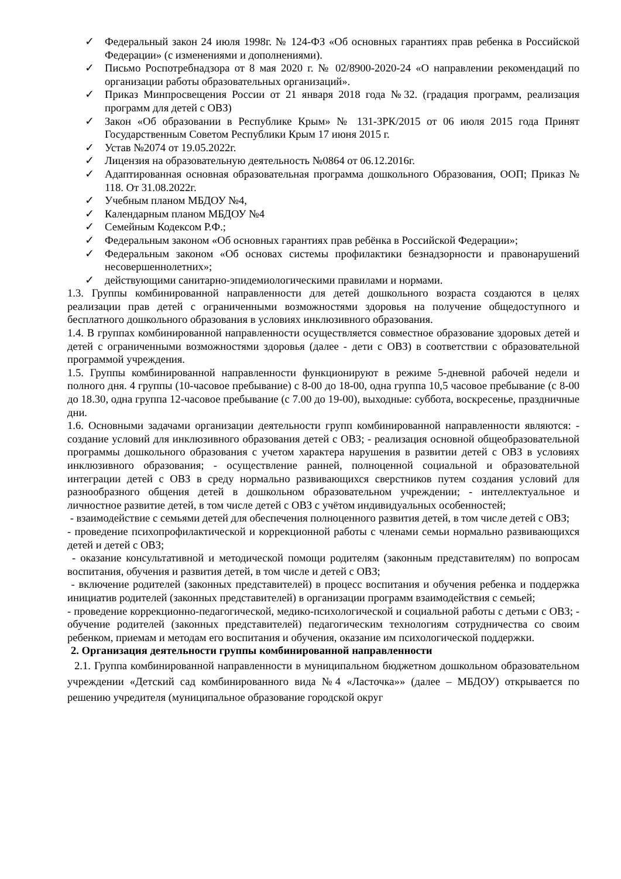✓ Федеральный закон 24 июля 1998г. № 124-ФЗ «Об основных гарантиях прав ребенка в Российской Федерации» (с изменениями и дополнениями).
✓ Письмо Роспотребнадзора от 8 мая 2020 г. № 02/8900-2020-24 «О направлении рекомендаций по организации работы образовательных организаций».
✓ Приказ Минпросвещения России от 21 января 2018 года №32. (градация программ, реализация программ для детей с ОВЗ)
✓ Закон «Об образовании в Республике Крым» № 131-ЗРК/2015 от 06 июля 2015 года Принят Государственным Советом Республики Крым 17 июня 2015 г.
✓ Устав №2074 от 19.05.2022г.
✓ Лицензия на образовательную деятельность №0864 от 06.12.2016г.
✓ Адаптированная основная образовательная программа дошкольного Образования, ООП; Приказ № 118. От 31.08.2022г.
✓ Учебным планом МБДОУ №4,
✓ Календарным планом МБДОУ №4
✓ Семейным Кодексом Р.Ф.;
✓ Федеральным законом «Об основных гарантиях прав ребёнка в Российской Федерации»;
✓ Федеральным законом «Об основах системы профилактики безнадзорности и правонарушений несовершеннолетних»;
✓ действующими санитарно-эпидемиологическими правилами и нормами.
1.3. Группы комбинированной направленности для детей дошкольного возраста создаются в целях реализации прав детей с ограниченными возможностями здоровья на получение общедоступного и бесплатного дошкольного образования в условиях инклюзивного образования.
1.4. В группах комбинированной направленности осуществляется совместное образование здоровых детей и детей с ограниченными возможностями здоровья (далее - дети с ОВЗ) в соответствии с образовательной программой учреждения.
1.5. Группы комбинированной направленности функционируют в режиме 5-дневной рабочей недели и полного дня. 4 группы (10-часовое пребывание) с 8-00 до 18-00, одна группа 10,5 часовое пребывание (с 8-00 до 18.30, одна группа 12-часовое пребывание (с 7.00 до 19-00), выходные: суббота, воскресенье, праздничные дни.
1.6. Основными задачами организации деятельности групп комбинированной направленности являются: - создание условий для инклюзивного образования детей с ОВЗ; - реализация основной общеобразовательной программы дошкольного образования с учетом характера нарушения в развитии детей с ОВЗ в условиях инклюзивного образования; - осуществление ранней, полноценной социальной и образовательной интеграции детей с ОВЗ в среду нормально развивающихся сверстников путем создания условий для разнообразного общения детей в дошкольном образовательном учреждении; - интеллектуальное и личностное развитие детей, в том числе детей с ОВЗ с учётом индивидуальных особенностей;
- взаимодействие с семьями детей для обеспечения полноценного развития детей, в том числе детей с ОВЗ;
- проведение психопрофилактической и коррекционной работы с членами семьи нормально развивающихся детей и детей с ОВЗ;
- оказание консультативной и методической помощи родителям (законным представителям) по вопросам воспитания, обучения и развития детей, в том числе и детей с ОВЗ;
- включение родителей (законных представителей) в процесс воспитания и обучения ребенка и поддержка инициатив родителей (законных представителей) в организации программ взаимодействия с семьей;
- проведение коррекционно-педагогической, медико-психологической и социальной работы с детьми с ОВЗ; - обучение родителей (законных представителей) педагогическим технологиям сотрудничества со своим ребенком, приемам и методам его воспитания и обучения, оказание им психологической поддержки.
2. Организация деятельности группы комбинированной направленности
2.1. Группа комбинированной направленности в муниципальном бюджетном дошкольном образовательном учреждении «Детский сад комбинированного вида №4 «Ласточка»» (далее – МБДОУ) открывается по решению учредителя (муниципальное образование городской округ